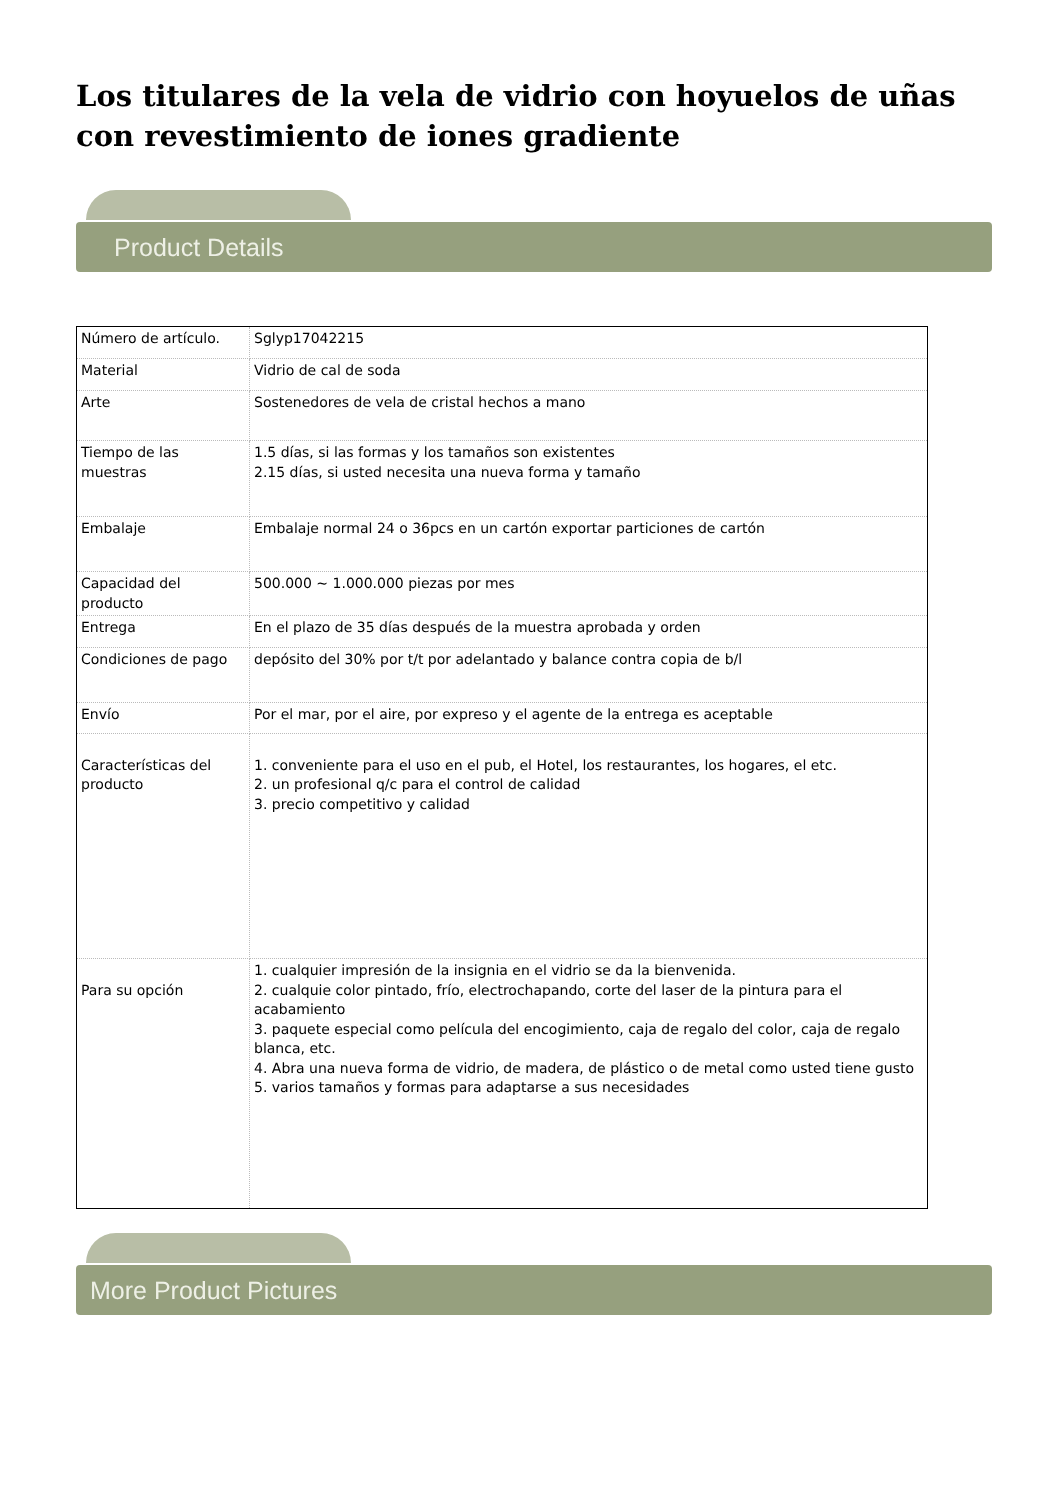Los titulares de la vela de vidrio con hoyuelos de uñas con revestimiento de iones gradiente
Product Details
| Número de artículo. | Sglyp17042215 |
| Material | Vidrio de cal de soda |
| Arte | Sostenedores de vela de cristal hechos a mano |
| Tiempo de las muestras | 1.5 días, si las formas y los tamaños son existentes 2.15 días, si usted necesita una nueva forma y tamaño |
| Embalaje | Embalaje normal 24 o 36pcs en un cartón exportar particiones de cartón |
| Capacidad del producto | 500.000 ~ 1.000.000 piezas por mes |
| Entrega | En el plazo de 35 días después de la muestra aprobada y orden |
| Condiciones de pago | depósito del 30% por t/t por adelantado y balance contra copia de b/l |
| Envío | Por el mar, por el aire, por expreso y el agente de la entrega es aceptable |
| Características del producto | 1. conveniente para el uso en el pub, el Hotel, los restaurantes, los hogares, el etc. 2. un profesional q/c para el control de calidad 3. precio competitivo y calidad |
| Para su opción | 1. cualquier impresión de la insignia en el vidrio se da la bienvenida. 2. cualquie color pintado, frío, electrochapando, corte del laser de la pintura para el acabamiento 3. paquete especial como película del encogimiento, caja de regalo del color, caja de regalo blanca, etc. 4. Abra una nueva forma de vidrio, de madera, de plástico o de metal como usted tiene gusto 5. varios tamaños y formas para adaptarse a sus necesidades |
More Product Pictures